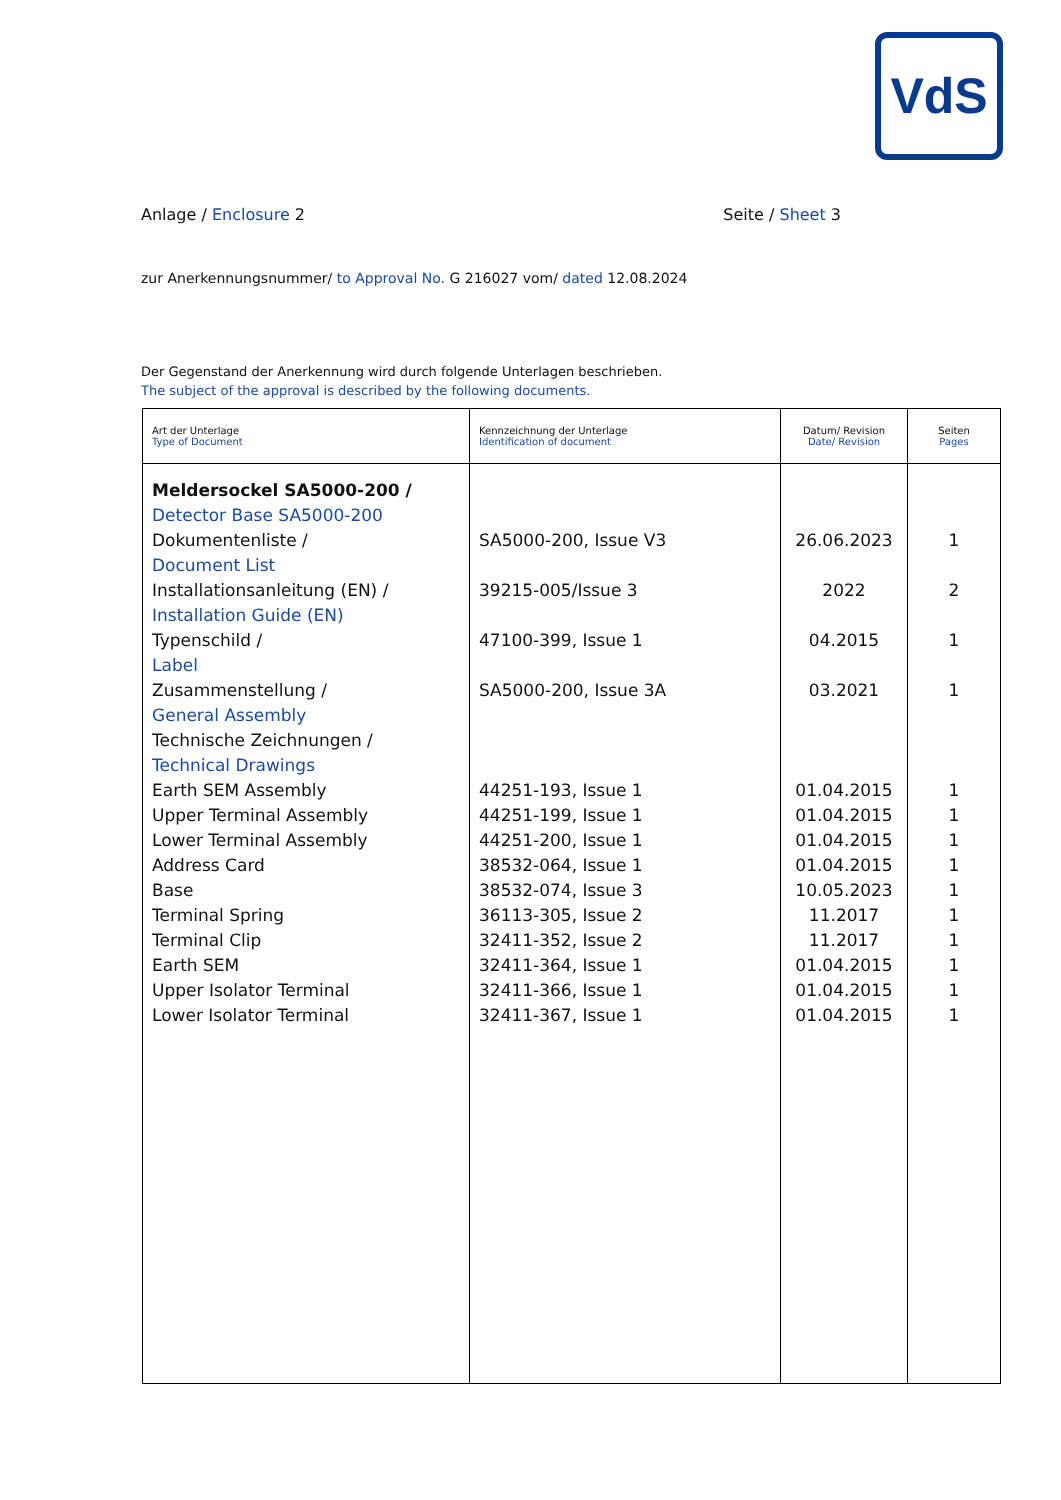VdS
Anlage / Enclosure 2 Seite / Sheet 3
zur Anerkennungsnummer/ to Approval No. G 216027 vom/ dated 12.08.2024
Der Gegenstand der Anerkennung wird durch folgende Unterlagen beschrieben.
The subject of the approval is described by the following documents.
| Art der Unterlage Type of Document | Kennzeichnung der Unterlage Identification of document | Datum/ Revision Date/ Revision | Seiten Pages |
| --- | --- | --- | --- |
| Meldersockel SA5000-200 / Detector Base SA5000-200 Dokumentenliste / Document List Installationsanleitung (EN) / Installation Guide (EN) Typenschild / Label Zusammenstellung / General Assembly Technische Zeichnungen / Technical Drawings Earth SEM Assembly Upper Terminal Assembly Lower Terminal Assembly Address Card Base Terminal Spring Terminal Clip Earth SEM Upper Isolator Terminal Lower Isolator Terminal | SA5000-200, Issue V3 39215-005/Issue 3 47100-399, Issue 1 SA5000-200, Issue 3A 44251-193, Issue 1 44251-199, Issue 1 44251-200, Issue 1 38532-064, Issue 1 38532-074, Issue 3 36113-305, Issue 2 32411-352, Issue 2 32411-364, Issue 1 32411-366, Issue 1 32411-367, Issue 1 | 26.06.2023 2022 04.2015 03.2021 01.04.2015 01.04.2015 01.04.2015 01.04.2015 10.05.2023 11.2017 11.2017 01.04.2015 01.04.2015 01.04.2015 | 1 2 1 1 1 1 1 1 1 1 1 1 1 1 |